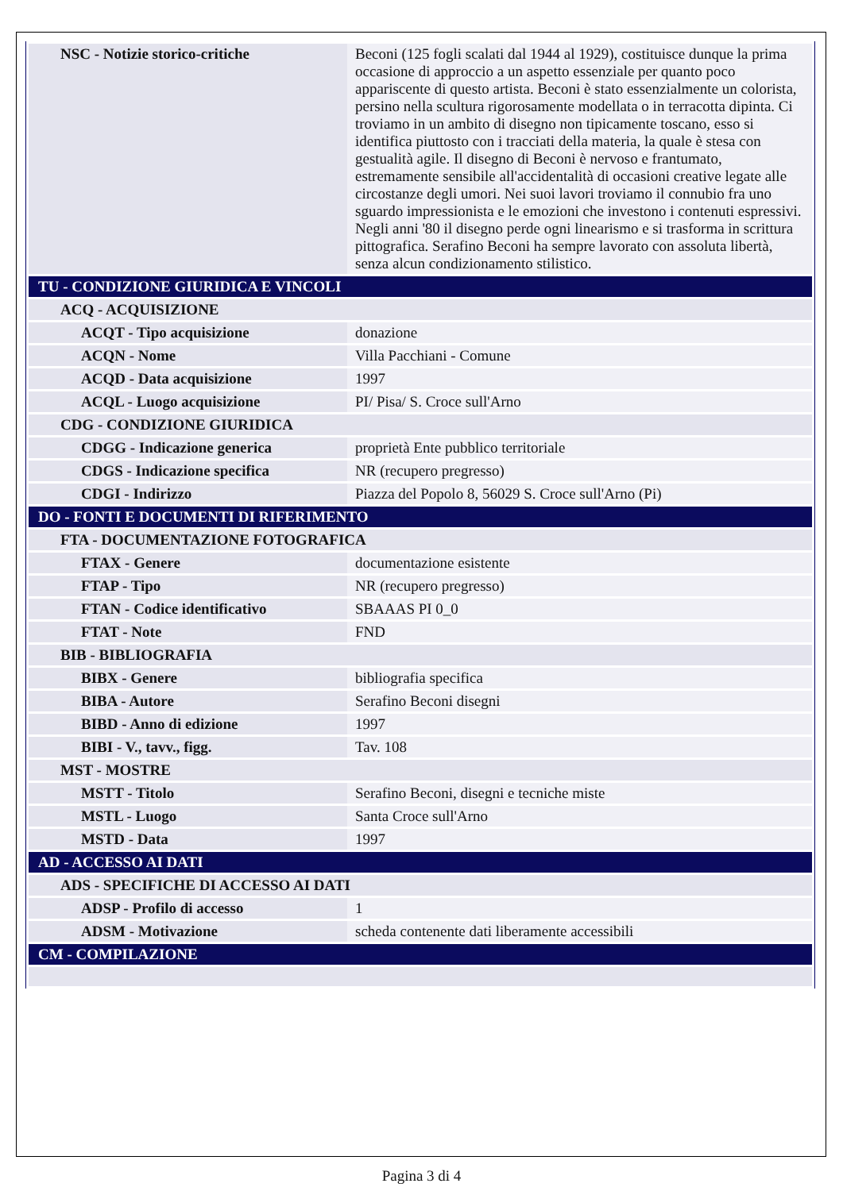| NSC - Notizie storico-critiche | Beconi (125 fogli scalati dal 1944 al 1929), costituisce dunque la prima occasione di approccio a un aspetto essenziale per quanto poco appariscente di questo artista. Beconi è stato essenzialmente un colorista, persino nella scultura rigorosamente modellata o in terracotta dipinta. Ci troviamo in un ambito di disegno non tipicamente toscano, esso si identifica piuttosto con i tracciati della materia, la quale è stesa con gestualità agile. Il disegno di Beconi è nervoso e frantumato, estremamente sensibile all'accidentalità di occasioni creative legate alle circostanze degli umori. Nei suoi lavori troviamo il connubio fra uno sguardo impressionista e le emozioni che investono i contenuti espressivi. Negli anni '80 il disegno perde ogni linearismo e si trasforma in scrittura pittografica. Serafino Beconi ha sempre lavorato con assoluta libertà, senza alcun condizionamento stilistico. |
| TU - CONDIZIONE GIURIDICA E VINCOLI | |
| ACQ - ACQUISIZIONE | |
| ACQT - Tipo acquisizione | donazione |
| ACQN - Nome | Villa Pacchiani - Comune |
| ACQD - Data acquisizione | 1997 |
| ACQL - Luogo acquisizione | PI/ Pisa/ S. Croce sull'Arno |
| CDG - CONDIZIONE GIURIDICA | |
| CDGG - Indicazione generica | proprietà Ente pubblico territoriale |
| CDGS - Indicazione specifica | NR (recupero pregresso) |
| CDGI - Indirizzo | Piazza del Popolo 8, 56029 S. Croce sull'Arno (Pi) |
| DO - FONTI E DOCUMENTI DI RIFERIMENTO | |
| FTA - DOCUMENTAZIONE FOTOGRAFICA | |
| FTAX - Genere | documentazione esistente |
| FTAP - Tipo | NR (recupero pregresso) |
| FTAN - Codice identificativo | SBAAAS PI 0_0 |
| FTAT - Note | FND |
| BIB - BIBLIOGRAFIA | |
| BIBX - Genere | bibliografia specifica |
| BIBA - Autore | Serafino Beconi disegni |
| BIBD - Anno di edizione | 1997 |
| BIBI - V., tavv., figg. | Tav. 108 |
| MST - MOSTRE | |
| MSTT - Titolo | Serafino Beconi, disegni e tecniche miste |
| MSTL - Luogo | Santa Croce sull'Arno |
| MSTD - Data | 1997 |
| AD - ACCESSO AI DATI | |
| ADS - SPECIFICHE DI ACCESSO AI DATI | |
| ADSP - Profilo di accesso | 1 |
| ADSM - Motivazione | scheda contenente dati liberamente accessibili |
| CM - COMPILAZIONE | |
Pagina 3 di 4